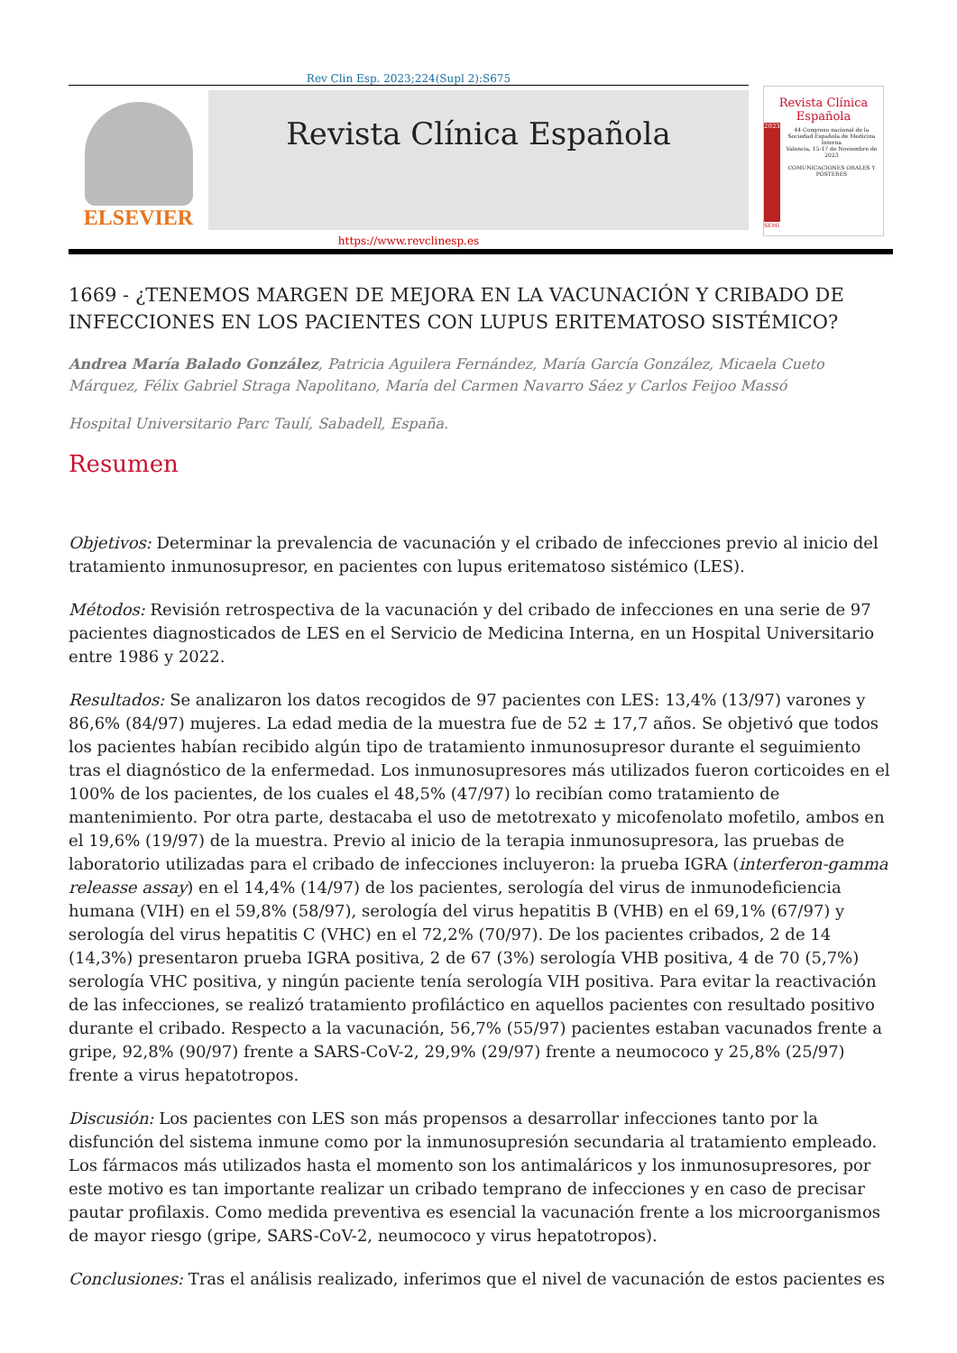Rev Clin Esp. 2023;224(Supl 2):S675
ELSEVIER
Revista Clínica Española
Revista Clínica Española
2023
44 Congreso nacional de la Sociedad Española de Medicina Interna
Valencia, 15-17 de Noviembre de 2023
COMUNICACIONES ORALES Y PÓSTERES
SEMI
https://www.revclinesp.es
1669 - ¿TENEMOS MARGEN DE MEJORA EN LA VACUNACIÓN Y CRIBADO DE INFECCIONES EN LOS PACIENTES CON LUPUS ERITEMATOSO SISTÉMICO?
Andrea María Balado González, Patricia Aguilera Fernández, María García González, Micaela Cueto Márquez, Félix Gabriel Straga Napolitano, María del Carmen Navarro Sáez y Carlos Feijoo Massó
Hospital Universitario Parc Taulí, Sabadell, España.
Resumen
Objetivos: Determinar la prevalencia de vacunación y el cribado de infecciones previo al inicio del tratamiento inmunosupresor, en pacientes con lupus eritematoso sistémico (LES).
Métodos: Revisión retrospectiva de la vacunación y del cribado de infecciones en una serie de 97 pacientes diagnosticados de LES en el Servicio de Medicina Interna, en un Hospital Universitario entre 1986 y 2022.
Resultados: Se analizaron los datos recogidos de 97 pacientes con LES: 13,4% (13/97) varones y 86,6% (84/97) mujeres. La edad media de la muestra fue de 52 ± 17,7 años. Se objetivó que todos los pacientes habían recibido algún tipo de tratamiento inmunosupresor durante el seguimiento tras el diagnóstico de la enfermedad. Los inmunosupresores más utilizados fueron corticoides en el 100% de los pacientes, de los cuales el 48,5% (47/97) lo recibían como tratamiento de mantenimiento. Por otra parte, destacaba el uso de metotrexato y micofenolato mofetilo, ambos en el 19,6% (19/97) de la muestra. Previo al inicio de la terapia inmunosupresora, las pruebas de laboratorio utilizadas para el cribado de infecciones incluyeron: la prueba IGRA (interferon-gamma releasse assay) en el 14,4% (14/97) de los pacientes, serología del virus de inmunodeficiencia humana (VIH) en el 59,8% (58/97), serología del virus hepatitis B (VHB) en el 69,1% (67/97) y serología del virus hepatitis C (VHC) en el 72,2% (70/97). De los pacientes cribados, 2 de 14 (14,3%) presentaron prueba IGRA positiva, 2 de 67 (3%) serología VHB positiva, 4 de 70 (5,7%) serología VHC positiva, y ningún paciente tenía serología VIH positiva. Para evitar la reactivación de las infecciones, se realizó tratamiento profiláctico en aquellos pacientes con resultado positivo durante el cribado. Respecto a la vacunación, 56,7% (55/97) pacientes estaban vacunados frente a gripe, 92,8% (90/97) frente a SARS-CoV-2, 29,9% (29/97) frente a neumococo y 25,8% (25/97) frente a virus hepatotropos.
Discusión: Los pacientes con LES son más propensos a desarrollar infecciones tanto por la disfunción del sistema inmune como por la inmunosupresión secundaria al tratamiento empleado. Los fármacos más utilizados hasta el momento son los antimaláricos y los inmunosupresores, por este motivo es tan importante realizar un cribado temprano de infecciones y en caso de precisar pautar profilaxis. Como medida preventiva es esencial la vacunación frente a los microorganismos de mayor riesgo (gripe, SARS-CoV-2, neumococo y virus hepatotropos).
Conclusiones: Tras el análisis realizado, inferimos que el nivel de vacunación de estos pacientes es